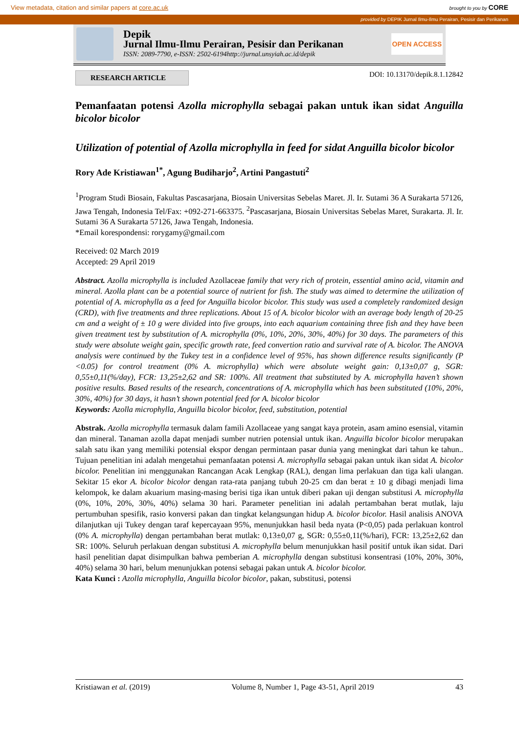View metadata, citation and similar papers at core.ac.uk brought to you by CORE
provided by DEPIK Jurnal Ilmu-Ilmu Perairan, Pesisir dan Perikanan
Depik
Jurnal Ilmu-Ilmu Perairan, Pesisir dan Perikanan
ISSN: 2089-7790, e-ISSN: 2502-6194http://jurnal.unsyiah.ac.id/depik
OPEN ACCESS
RESEARCH ARTICLE
DOI: 10.13170/depik.8.1.12842
Pemanfaatan potensi Azolla microphylla sebagai pakan untuk ikan sidat Anguilla bicolor bicolor
Utilization of potential of Azolla microphylla in feed for sidat Anguilla bicolor bicolor
Rory Ade Kristiawan<sup>1*</sup>, Agung Budiharjo<sup>2</sup>, Artini Pangastuti<sup>2</sup>
<sup>1</sup> Program Studi Biosain, Fakultas Pascasarjana, Biosain Universitas Sebelas Maret. Jl. Ir. Sutami 36 A Surakarta 57126, Jawa Tengah, Indonesia Tel/Fax: +092-271-663375. <sup>2</sup>Pascasarjana, Biosain Universitas Sebelas Maret, Surakarta. Jl. Ir. Sutami 36 A Surakarta 57126, Jawa Tengah, Indonesia.
*Email korespondensi: rorygamy@gmail.com
Received: 02 March 2019
Accepted: 29 April 2019
Abstract. Azolla microphylla is included Azollaceae family that very rich of protein, essential amino acid, vitamin and mineral. Azolla plant can be a potential source of nutrient for fish. The study was aimed to determine the utilization of potential of A. microphylla as a feed for Anguilla bicolor bicolor. This study was used a completely randomized design (CRD), with five treatments and three replications. About 15 of A. bicolor bicolor with an average body length of 20-25 cm and a weight of ± 10 g were divided into five groups, into each aquarium containing three fish and they have been given treatment test by substitution of A. microphylla (0%, 10%, 20%, 30%, 40%) for 30 days. The parameters of this study were absolute weight gain, specific growth rate, feed convertion ratio and survival rate of A. bicolor. The ANOVA analysis were continued by the Tukey test in a confidence level of 95%, has shown difference results significantly (P <0.05) for control treatment (0% A. microphylla) which were absolute weight gain: 0,13±0,07 g, SGR: 0,55±0,11(%/day), FCR: 13,25±2,62 and SR: 100%. All treatment that substituted by A. microphylla haven’t shown positive results. Based results of the research, concentrations of A. microphylla which has been substituted (10%, 20%, 30%, 40%) for 30 days, it hasn’t shown potential feed for A. bicolor bicolor
Keywords: Azolla microphylla, Anguilla bicolor bicolor, feed, substitution, potential
Abstrak. Azolla microphylla termasuk dalam famili Azollaceae yang sangat kaya protein, asam amino esensial, vitamin dan mineral. Tanaman azolla dapat menjadi sumber nutrien potensial untuk ikan. Anguilla bicolor bicolor merupakan salah satu ikan yang memiliki potensial ekspor dengan permintaan pasar dunia yang meningkat dari tahun ke tahun.. Tujuan penelitian ini adalah mengetahui pemanfaatan potensi A. microphylla sebagai pakan untuk ikan sidat A. bicolor bicolor. Penelitian ini menggunakan Rancangan Acak Lengkap (RAL), dengan lima perlakuan dan tiga kali ulangan. Sekitar 15 ekor A. bicolor bicolor dengan rata-rata panjang tubuh 20-25 cm dan berat ± 10 g dibagi menjadi lima kelompok, ke dalam akuarium masing-masing berisi tiga ikan untuk diberi pakan uji dengan substitusi A. microphylla (0%, 10%, 20%, 30%, 40%) selama 30 hari. Parameter penelitian ini adalah pertambahan berat mutlak, laju pertumbuhan spesifik, rasio konversi pakan dan tingkat kelangsungan hidup A. bicolor bicolor. Hasil analisis ANOVA dilanjutkan uji Tukey dengan taraf kepercayaan 95%, menunjukkan hasil beda nyata (P<0,05) pada perlakuan kontrol (0% A. microphylla) dengan pertambahan berat mutlak: 0,13±0,07 g, SGR: 0,55±0,11(%/hari), FCR: 13,25±2,62 dan SR: 100%. Seluruh perlakuan dengan substitusi A. microphylla belum menunjukkan hasil positif untuk ikan sidat. Dari hasil penelitian dapat disimpulkan bahwa pemberian A. microphylla dengan substitusi konsentrasi (10%, 20%, 30%, 40%) selama 30 hari, belum menunjukkan potensi sebagai pakan untuk A. bicolor bicolor.
Kata Kunci : Azolla microphylla, Anguilla bicolor bicolor, pakan, substitusi, potensi
Kristiawan et al. (2019) Volume 8, Number 1, Page 43-51, April 2019 43